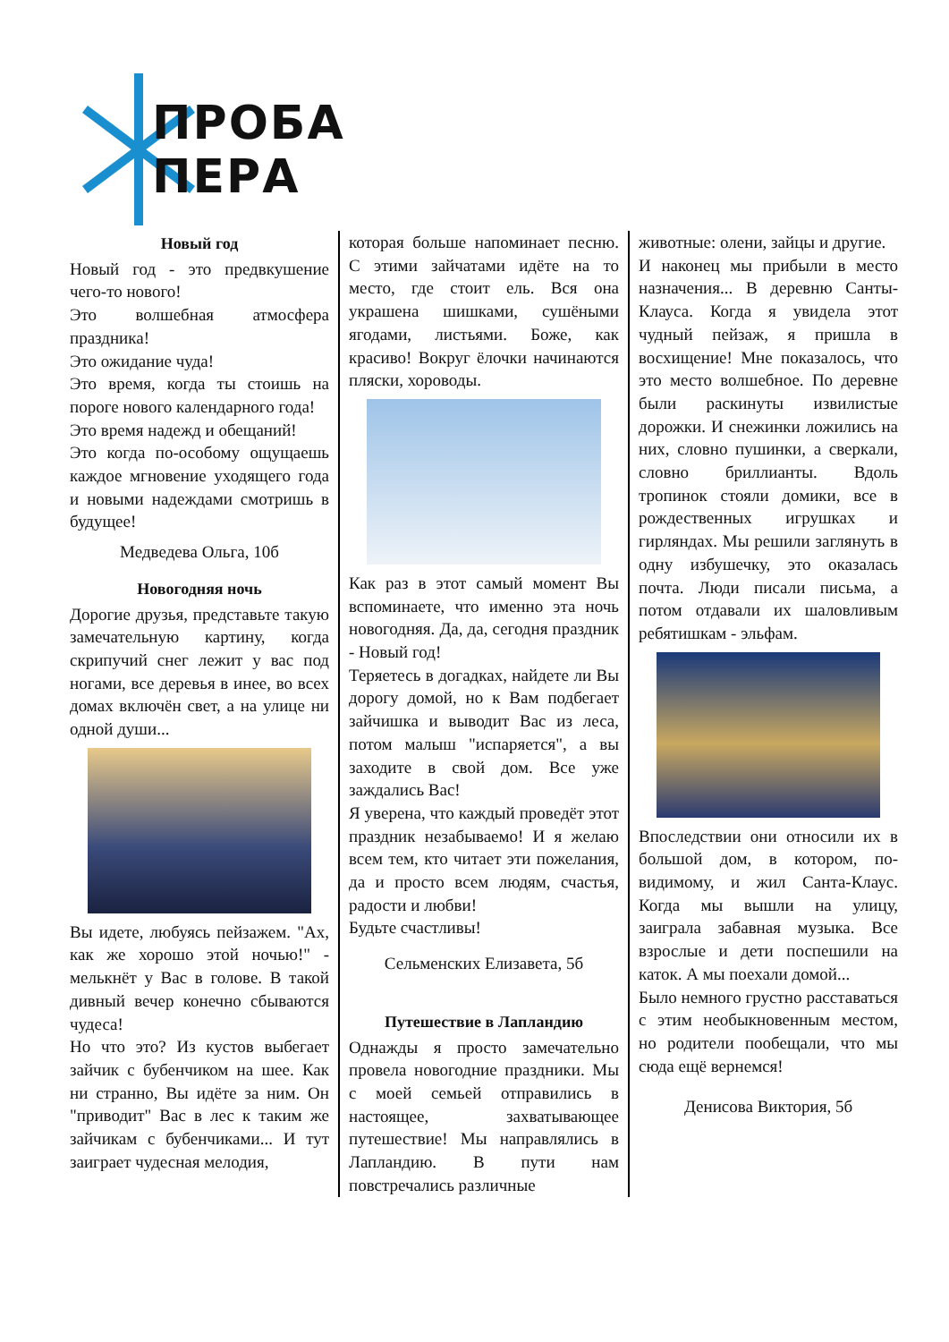ПРОБА ПЕРА
Новый год
Новый год - это предвкушение чего-то нового!
Это волшебная атмосфера праздника!
Это ожидание чуда!
Это время, когда ты стоишь на пороге нового календарного года!
Это время надежд и обещаний!
Это когда по-особому ощущаешь каждое мгновение уходящего года и новыми надеждами смотришь в будущее!
Медведева Ольга, 10б
Новогодняя ночь
Дорогие друзья, представьте такую замечательную картину, когда скрипучий снег лежит у вас под ногами, все деревья в инее, во всех домах включён свет, а на улице ни одной души...
Вы идете, любуясь пейзажем. "Ах, как же хорошо этой ночью!" - мелькнёт у Вас в голове. В такой дивный вечер конечно сбываются чудеса!
Но что это? Из кустов выбегает зайчик с бубенчиком на шее. Как ни странно, Вы идёте за ним. Он "приводит" Вас в лес к таким же зайчикам с бубенчиками... И тут заиграет чудесная мелодия,
которая больше напоминает песню. С этими зайчатами идёте на то место, где стоит ель. Вся она украшена шишками, сушёными ягодами, листьями. Боже, как красиво! Вокруг ёлочки начинаются пляски, хороводы.
Как раз в этот самый момент Вы вспоминаете, что именно эта ночь новогодняя. Да, да, сегодня праздник - Новый год!
Теряетесь в догадках, найдете ли Вы дорогу домой, но к Вам подбегает зайчишка и выводит Вас из леса, потом малыш "испаряется", а вы заходите в свой дом. Все уже заждались Вас!
Я уверена, что каждый проведёт этот праздник незабываемо! И я желаю всем тем, кто читает эти пожелания, да и просто всем людям, счастья, радости и любви!
Будьте счастливы!
Сельменских Елизавета, 5б
Путешествие в Лапландию
Однажды я просто замечательно провела новогодние праздники. Мы с моей семьей отправились в настоящее, захватывающее путешествие! Мы направлялись в Лапландию. В пути нам повстречались различные
животные: олени, зайцы и другие.
И наконец мы прибыли в место назначения... В деревню Санты-Клауса. Когда я увидела этот чудный пейзаж, я пришла в восхищение! Мне показалось, что это место волшебное. По деревне были раскинуты извилистые дорожки. И снежинки ложились на них, словно пушинки, а сверкали, словно бриллианты. Вдоль тропинок стояли домики, все в рождественных игрушках и гирляндах. Мы решили заглянуть в одну избушечку, это оказалась почта. Люди писали письма, а потом отдавали их шаловливым ребятишкам - эльфам.
Впоследствии они относили их в большой дом, в котором, по-видимому, и жил Санта-Клаус. Когда мы вышли на улицу, заиграла забавная музыка. Все взрослые и дети поспешили на каток. А мы поехали домой...
Было немного грустно расставаться с этим необыкновенным местом, но родители пообещали, что мы сюда ещё вернемся!
Денисова Виктория, 5б